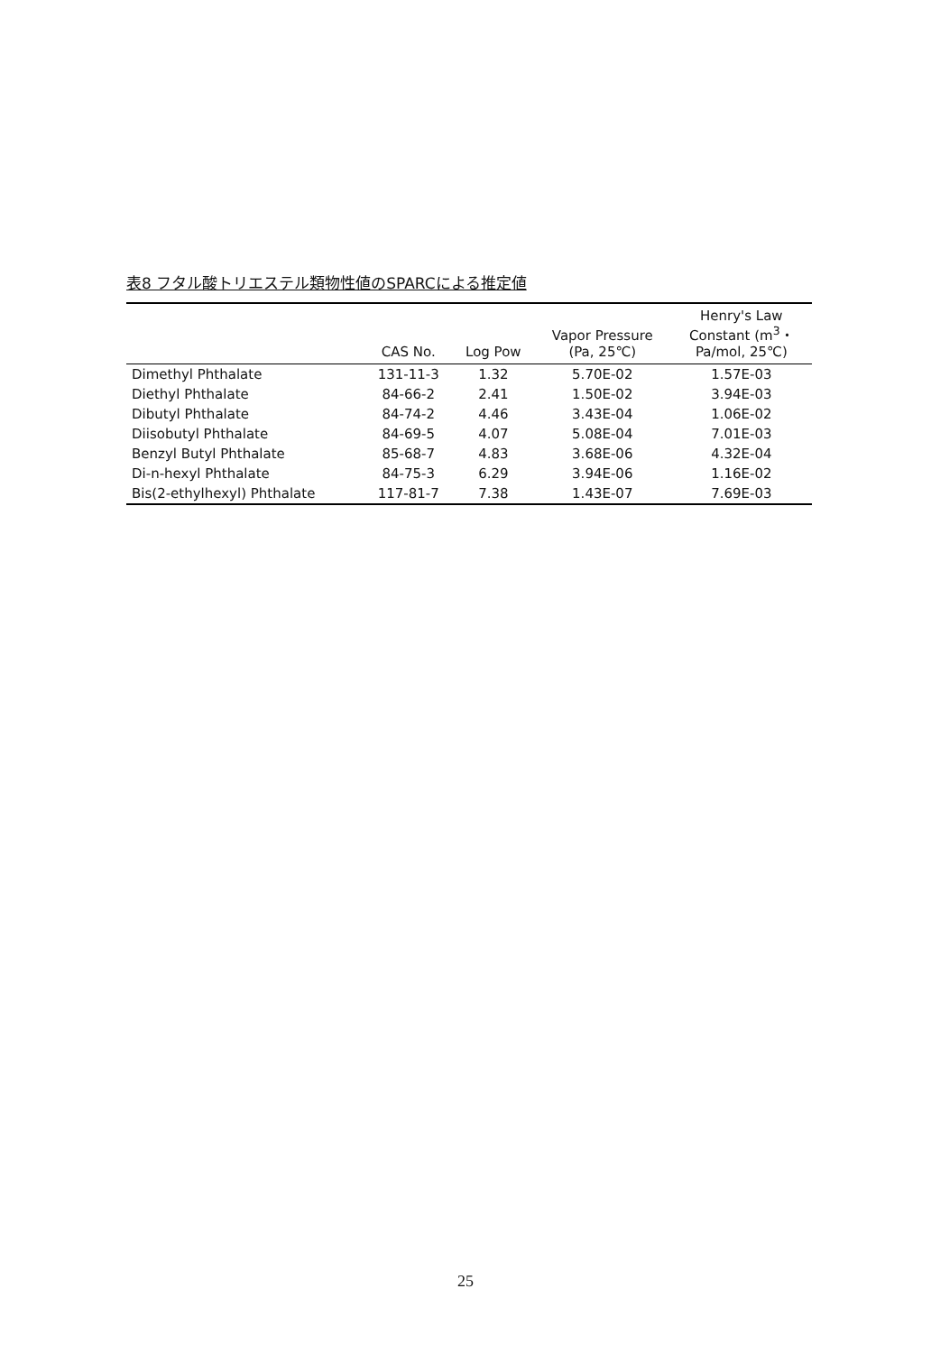表8 フタル酸トリエステル類物性値のSPARCによる推定値
| | CAS No. | Log Pow | Vapor Pressure (Pa, 25℃) | Henry's Law Constant (m<sup>3</sup>・ Pa/mol, 25℃) |
| --- | --- | --- | --- | --- |
| Dimethyl Phthalate | 131-11-3 | 1.32 | 5.70E-02 | 1.57E-03 |
| Diethyl Phthalate | 84-66-2 | 2.41 | 1.50E-02 | 3.94E-03 |
| Dibutyl Phthalate | 84-74-2 | 4.46 | 3.43E-04 | 1.06E-02 |
| Diisobutyl Phthalate | 84-69-5 | 4.07 | 5.08E-04 | 7.01E-03 |
| Benzyl Butyl Phthalate | 85-68-7 | 4.83 | 3.68E-06 | 4.32E-04 |
| Di-n-hexyl Phthalate | 84-75-3 | 6.29 | 3.94E-06 | 1.16E-02 |
| Bis(2-ethylhexyl) Phthalate | 117-81-7 | 7.38 | 1.43E-07 | 7.69E-03 |
25